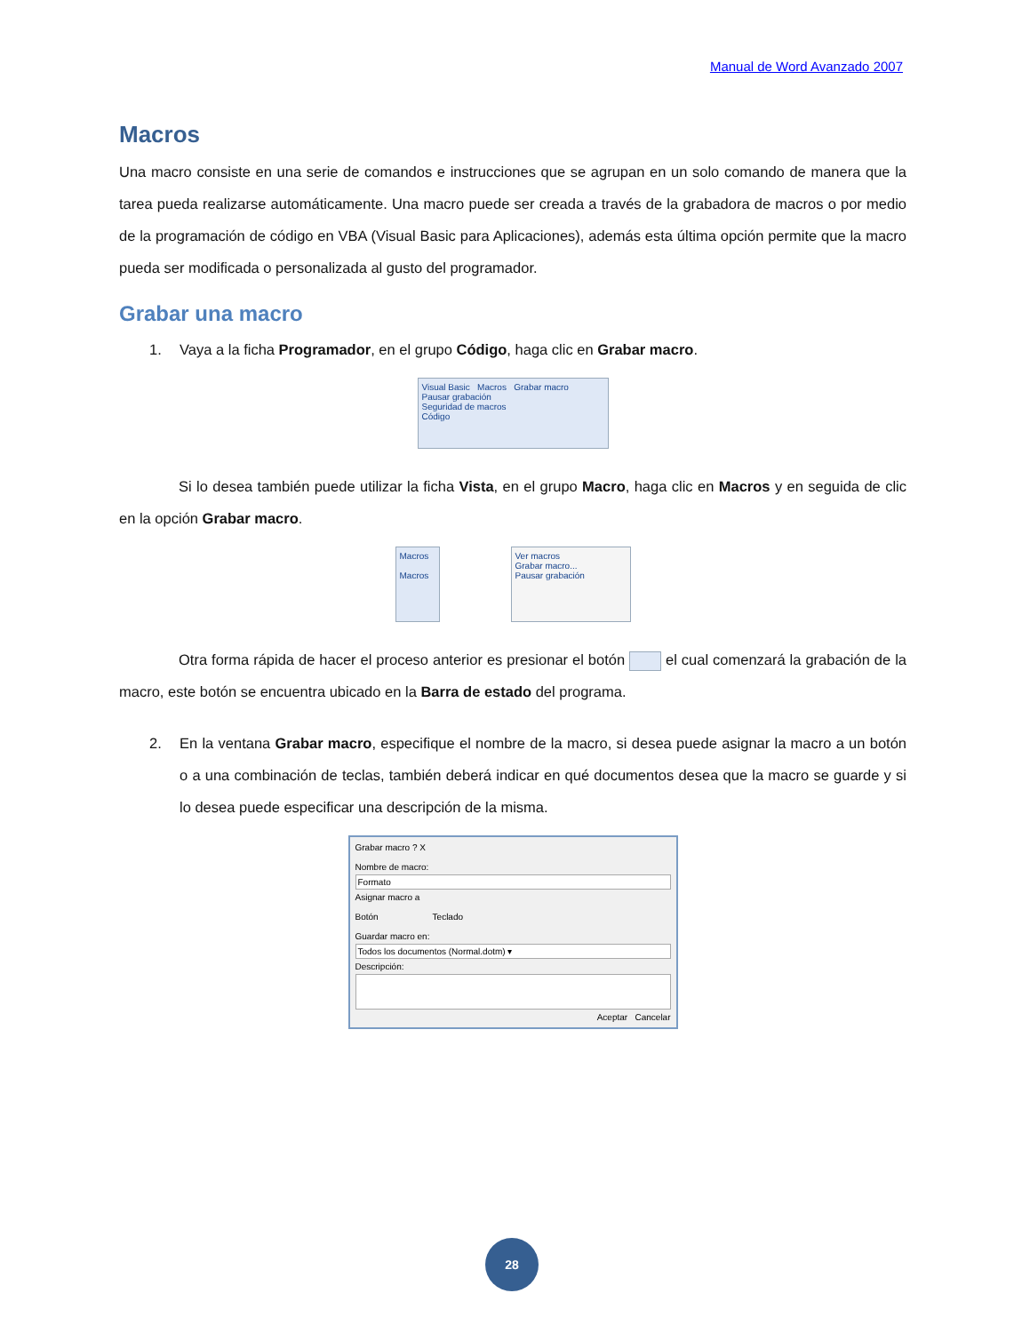Manual de Word Avanzado 2007
Macros
Una macro consiste en una serie de comandos e instrucciones que se agrupan en un solo comando de manera que la tarea pueda realizarse automáticamente. Una macro puede ser creada a través de la grabadora de macros o por medio de la programación de código en VBA (Visual Basic para Aplicaciones), además esta última opción permite que la macro pueda ser modificada o personalizada al gusto del programador.
Grabar una macro
1. Vaya a la ficha Programador, en el grupo Código, haga clic en Grabar macro.
Visual Basic Macros Grabar macro
Pausar grabación
Seguridad de macros
Código
Si lo desea también puede utilizar la ficha Vista, en el grupo Macro, haga clic en Macros y en seguida de clic en la opción Grabar macro.
Macros
Macros
Ver macros
Grabar macro...
Pausar grabación
Otra forma rápida de hacer el proceso anterior es presionar el botón el cual comenzará la grabación de la macro, este botón se encuentra ubicado en la Barra de estado del programa.
2. En la ventana Grabar macro, especifique el nombre de la macro, si desea puede asignar la macro a un botón o a una combinación de teclas, también deberá indicar en qué documentos desea que la macro se guarde y si lo desea puede especificar una descripción de la misma.
Grabar macro ? X
Nombre de macro:
Formato
Asignar macro a
Botón Teclado
Guardar macro en:
Todos los documentos (Normal.dotm) ▾
Descripción:
Aceptar Cancelar
28